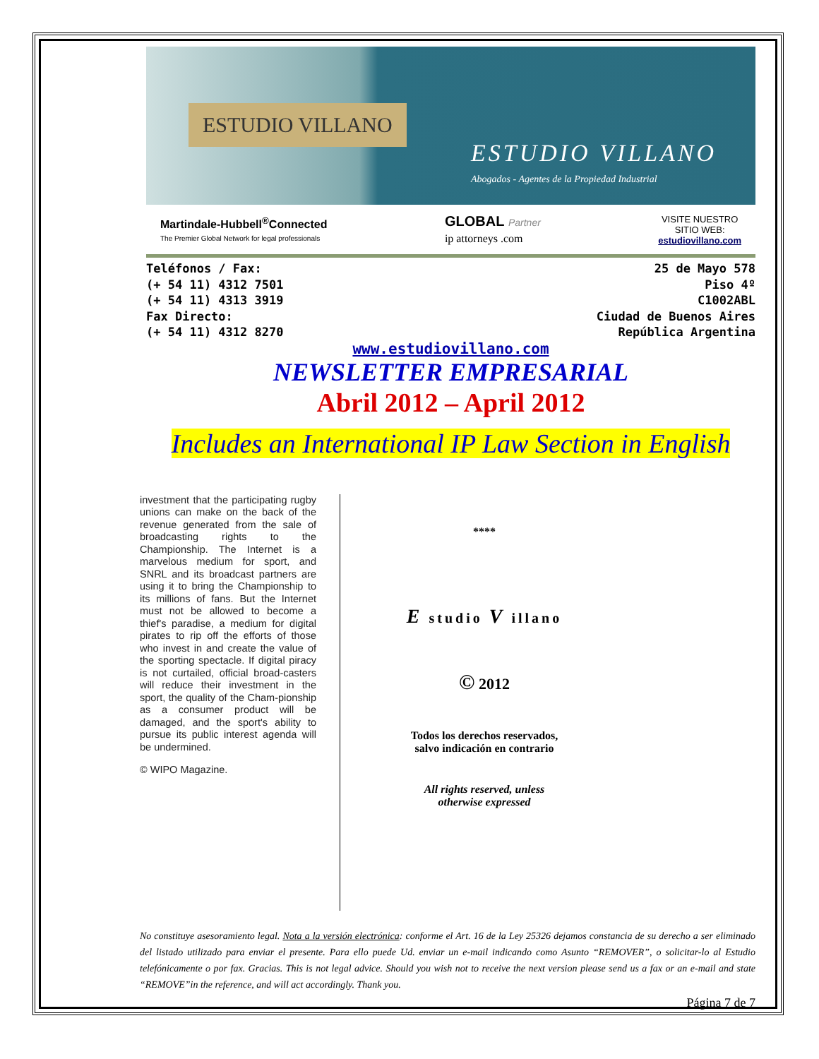ESTUDIO VILLANO
ESTUDIO VILLANO
Abogados - Agentes de la Propiedad Industrial
Martindale-Hubbell<sup>®</sup>Connected
The Premier Global Network for legal professionals
GLOBAL Partner
ip attorneys .com
VISITE NUESTRO
SITIO WEB:
estudiovillano.com
Teléfonos / Fax:
(+ 54 11) 4312 7501
(+ 54 11) 4313 3919
Fax Directo:
(+ 54 11) 4312 8270
25 de Mayo 578
Piso 4º
C1002ABL
Ciudad de Buenos Aires
República Argentina
www.estudiovillano.com
NEWSLETTER EMPRESARIAL
Abril 2012 – April 2012
Includes an International IP Law Section in English
investment that the participating rugby unions can make on the back of the revenue generated from the sale of broadcasting rights to the Championship. The Internet is a marvelous medium for sport, and SNRL and its broadcast partners are using it to bring the Championship to its millions of fans. But the Internet must not be allowed to become a thief's paradise, a medium for digital pirates to rip off the efforts of those who invest in and create the value of the sporting spectacle. If digital piracy is not curtailed, official broad-casters will reduce their investment in the sport, the quality of the Cham-pionship as a consumer product will be damaged, and the sport's ability to pursue its public interest agenda will be undermined.
© WIPO Magazine.
****
E studio V illano
© 2012
Todos los derechos reservados,
salvo indicación en contrario
All rights reserved, unless
otherwise expressed
No constituye asesoramiento legal. Nota a la versión electrónica: conforme el Art. 16 de la Ley 25326 dejamos constancia de su derecho a ser eliminado del listado utilizado para enviar el presente. Para ello puede Ud. enviar un e-mail indicando como Asunto “REMOVER”, o solicitar-lo al Estudio telefónicamente o por fax. Gracias. This is not legal advice. Should you wish not to receive the next version please send us a fax or an e-mail and state “REMOVE”in the reference, and will act accordingly. Thank you.
Página 7 de 7